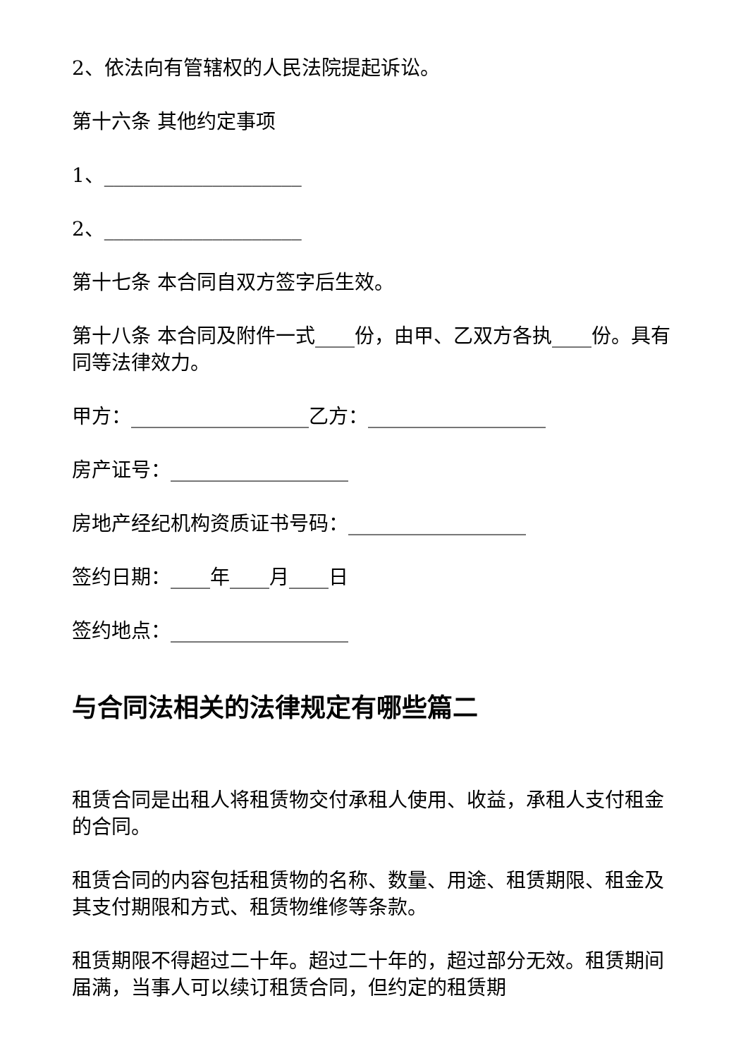2、依法向有管辖权的人民法院提起诉讼。
第十六条 其他约定事项
1、____________________
2、____________________
第十七条 本合同自双方签字后生效。
第十八条 本合同及附件一式____份，由甲、乙双方各执____份。具有同等法律效力。
甲方：__________________乙方：__________________
房产证号：__________________
房地产经纪机构资质证书号码：__________________
签约日期：____年____月____日
签约地点：__________________
与合同法相关的法律规定有哪些篇二
租赁合同是出租人将租赁物交付承租人使用、收益，承租人支付租金的合同。
租赁合同的内容包括租赁物的名称、数量、用途、租赁期限、租金及其支付期限和方式、租赁物维修等条款。
租赁期限不得超过二十年。超过二十年的，超过部分无效。租赁期间届满，当事人可以续订租赁合同，但约定的租赁期